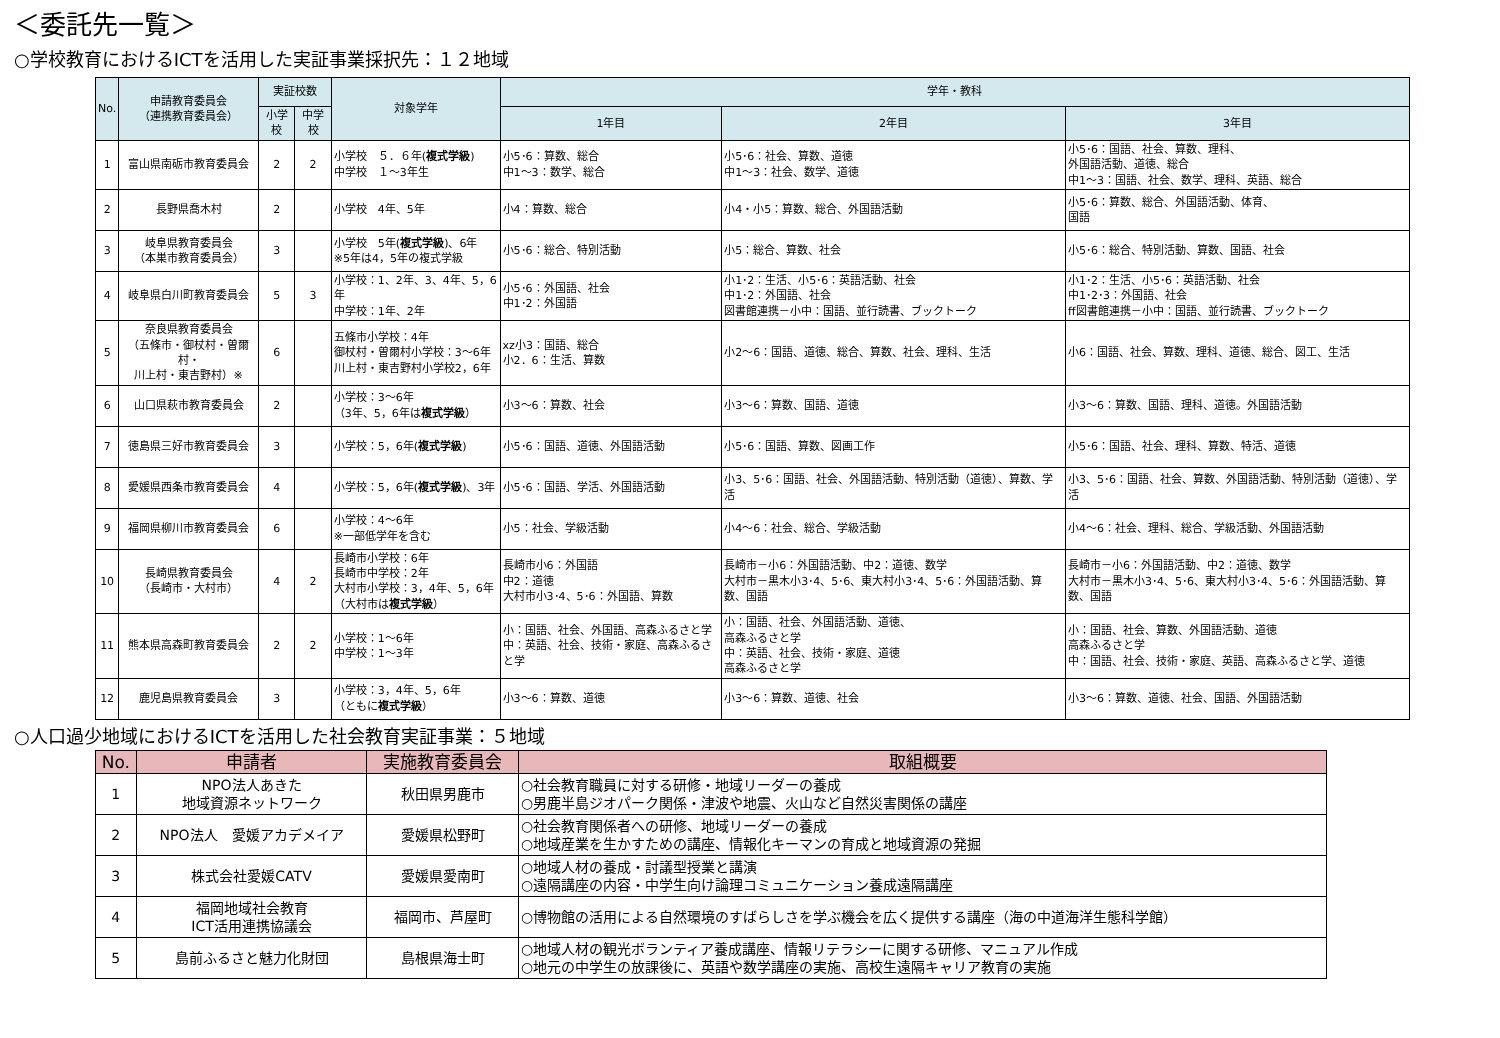＜委託先一覧＞
○学校教育におけるICTを活用した実証事業採択先：１２地域
| No. | 申請教育委員会 （連携教育委員会） | 実証校数 | | 対象学年 | 学年・教科 | | |
| --- | --- | --- | --- | --- | --- | --- | --- |
| | | 小学校 | 中学校 | | 1年目 | 2年目 | 3年目 |
| 1 | 富山県南砺市教育委員会 | 2 | 2 | 小学校 ５．６年( 複式学級 ) 中学校 １～3年生 | 小5･6：算数、総合 中1～3：数学、総合 | 小5･6：社会、算数、道徳 中1～3：社会、数学、道徳 | 小5･6：国語、社会、算数、理科、 外国語活動、道徳、総合 中1～3：国語、社会、数学、理科、英語、総合 |
| 2 | 長野県喬木村 | 2 | | 小学校 4年、5年 | 小4：算数、総合 | 小4・小5：算数、総合、外国語活動 | 小5･6：算数、総合、外国語活動、体育、 国語 |
| 3 | 岐阜県教育委員会 （本巣市教育委員会） | 3 | | 小学校 5年( 複式学級 )、6年 ※5年は4，5年の複式学級 | 小5･6：総合、特別活動 | 小5：総合、算数、社会 | 小5･6：総合、特別活動、算数、国語、社会 |
| 4 | 岐阜県白川町教育委員会 | 5 | 3 | 小学校：1、2年、3、4年、5，6年 中学校：1年、2年 | 小5･6：外国語、社会 中1･2：外国語 | 小1･2：生活、小5･6：英語活動、社会 中1･2：外国語、社会 図書館連携－小中：国語、並行読書、ブックトーク | 小1･2：生活、小5･6：英語活動、社会 中1･2･3：外国語、社会 ff図書館連携－小中：国語、並行読書、ブックトーク |
| 5 | 奈良県教育委員会 （五條市・御杖村・曽爾村・ 川上村・東吉野村）※ | 6 | | 五條市小学校：4年 御杖村・曽爾村小学校：3～6年 川上村・東吉野村小学校2，6年 | xz小3：国語、総合 小2．6：生活、算数 | 小2～6：国語、道徳、総合、算数、社会、理科、生活 | 小6：国語、社会、算数、理科、道徳、総合、図工、生活 |
| 6 | 山口県萩市教育委員会 | 2 | | 小学校：3～6年 （3年、5，6年は 複式学級 ） | 小3～6：算数、社会 | 小3～6：算数、国語、道徳 | 小3～6：算数、国語、理科、道徳。外国語活動 |
| 7 | 徳島県三好市教育委員会 | 3 | | 小学校：5，6年( 複式学級 ) | 小5･6：国語、道徳、外国語活動 | 小5･6：国語、算数、図画工作 | 小5･6：国語、社会、理科、算数、特活、道徳 |
| 8 | 愛媛県西条市教育委員会 | 4 | | 小学校：5，6年( 複式学級 )、3年 | 小5･6：国語、学活、外国語活動 | 小3、5･6：国語、社会、外国語活動、特別活動（道徳）、算数、学活 | 小3、5･6：国語、社会、算数、外国語活動、特別活動（道徳）、学活 |
| 9 | 福岡県柳川市教育委員会 | 6 | | 小学校：4～6年 ※一部低学年を含む | 小5：社会、学級活動 | 小4～6：社会、総合、学級活動 | 小4～6：社会、理科、総合、学級活動、外国語活動 |
| 10 | 長崎県教育委員会 （長崎市・大村市） | 4 | 2 | 長崎市小学校：6年 長崎市中学校：2年 大村市小学校：3，4年、5，6年 （大村市は 複式学級 ） | 長崎市小6：外国語 中2：道徳 大村市小3･4、5･6：外国語、算数 | 長崎市－小6：外国語活動、中2：道徳、数学 大村市－黒木小3･4、5･6、東大村小3･4、5･6：外国語活動、算数、国語 | 長崎市－小6：外国語活動、中2：道徳、数学 大村市－黒木小3･4、5･6、東大村小3･4、5･6：外国語活動、算数、国語 |
| 11 | 熊本県高森町教育委員会 | 2 | 2 | 小学校：1～6年 中学校：1～3年 | 小：国語、社会、外国語、高森ふるさと学 中：英語、社会、技術・家庭、高森ふるさと学 | 小：国語、社会、外国語活動、道徳、 高森ふるさと学 中：英語、社会、技術・家庭、道徳 高森ふるさと学 | 小：国語、社会、算数、外国語活動、道徳 高森ふるさと学 中：国語、社会、技術・家庭、英語、高森ふるさと学、道徳 |
| 12 | 鹿児島県教育委員会 | 3 | | 小学校：3，4年、5，6年 （ともに 複式学級 ） | 小3～6：算数、道徳 | 小3～6：算数、道徳、社会 | 小3～6：算数、道徳、社会、国語、外国語活動 |
○人口過少地域におけるICTを活用した社会教育実証事業：５地域
| No. | 申請者 | 実施教育委員会 | 取組概要 |
| --- | --- | --- | --- |
| 1 | NPO法人あきた 地域資源ネットワーク | 秋田県男鹿市 | ○社会教育職員に対する研修・地域リーダーの養成 ○男鹿半島ジオパーク関係・津波や地震、火山など自然災害関係の講座 |
| 2 | NPO法人 愛媛アカデメイア | 愛媛県松野町 | ○社会教育関係者への研修、地域リーダーの養成 ○地域産業を生かすための講座、情報化キーマンの育成と地域資源の発掘 |
| 3 | 株式会社愛媛CATV | 愛媛県愛南町 | ○地域人材の養成・討議型授業と講演 ○遠隔講座の内容・中学生向け論理コミュニケーション養成遠隔講座 |
| 4 | 福岡地域社会教育 ICT活用連携協議会 | 福岡市、芦屋町 | ○博物館の活用による自然環境のすばらしさを学ぶ機会を広く提供する講座（海の中道海洋生態科学館） |
| 5 | 島前ふるさと魅力化財団 | 島根県海士町 | ○地域人材の観光ボランティア養成講座、情報リテラシーに関する研修、マニュアル作成 ○地元の中学生の放課後に、英語や数学講座の実施、高校生遠隔キャリア教育の実施 |